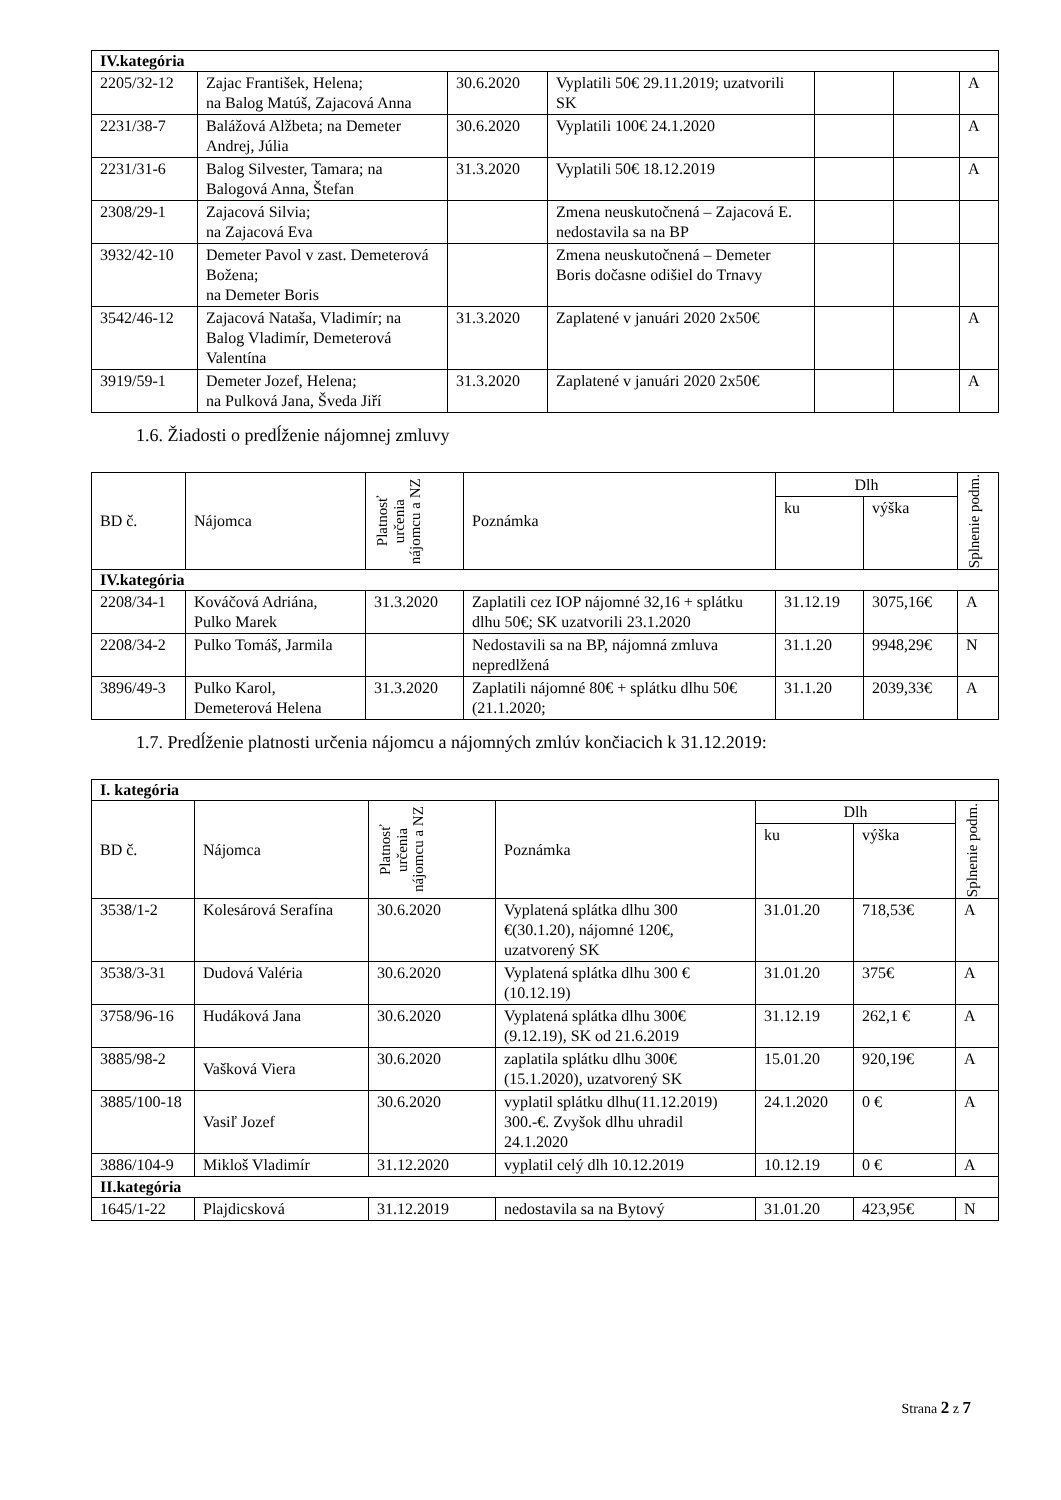| IV.kategória | | | | | | |
| 2205/32-12 | Zajac František, Helena; na Balog Matúš, Zajacová Anna | 30.6.2020 | Vyplatili 50€ 29.11.2019; uzatvorili SK | | | A |
| 2231/38-7 | Balážová Alžbeta; na Demeter Andrej, Júlia | 30.6.2020 | Vyplatili 100€ 24.1.2020 | | | A |
| 2231/31-6 | Balog Silvester, Tamara; na Balogová Anna, Štefan | 31.3.2020 | Vyplatili 50€ 18.12.2019 | | | A |
| 2308/29-1 | Zajacová Silvia; na Zajacová Eva | | Zmena neuskutočnená – Zajacová E. nedostavila sa na BP | | | |
| 3932/42-10 | Demeter Pavol v zast. Demeterová Božena; na Demeter Boris | | Zmena neuskutočnená – Demeter Boris dočasne odišiel do Trnavy | | | |
| 3542/46-12 | Zajacová Nataša, Vladimír; na Balog Vladimír, Demeterová Valentína | 31.3.2020 | Zaplatené v januári 2020 2x50€ | | | A |
| 3919/59-1 | Demeter Jozef, Helena; na Pulková Jana, Šveda Jiří | 31.3.2020 | Zaplatené v januári 2020 2x50€ | | | A |
1.6. Žiadosti o predĺženie nájomnej zmluvy
| BD č. | Nájomca | Platnosť určenia nájomcu a NZ | Poznámka | Dlh | | Splnenie podm. |
| | | | | ku | výška | |
| IV.kategória | | | | | | |
| 2208/34-1 | Kováčová Adriána, Pulko Marek | 31.3.2020 | Zaplatili cez IOP nájomné 32,16 + splátku dlhu 50€; SK uzatvorili 23.1.2020 | 31.12.19 | 3075,16€ | A |
| 2208/34-2 | Pulko Tomáš, Jarmila | | Nedostavili sa na BP, nájomná zmluva nepredlžená | 31.1.20 | 9948,29€ | N |
| 3896/49-3 | Pulko Karol, Demeterová Helena | 31.3.2020 | Zaplatili nájomné 80€ + splátku dlhu 50€ (21.1.2020; | 31.1.20 | 2039,33€ | A |
1.7. Predĺženie platnosti určenia nájomcu a nájomných zmlúv končiacich k 31.12.2019:
| I. kategória | | | | | | |
| BD č. | Nájomca | Platnosť určenia nájomcu a NZ | Poznámka | Dlh | | Splnenie podm. |
| | | | | ku | výška | |
| 3538/1-2 | Kolesárová Serafína | 30.6.2020 | Vyplatená splátka dlhu 300 €(30.1.20), nájomné 120€, uzatvorený SK | 31.01.20 | 718,53€ | A |
| 3538/3-31 | Dudová Valéria | 30.6.2020 | Vyplatená splátka dlhu 300 € (10.12.19) | 31.01.20 | 375€ | A |
| 3758/96-16 | Hudáková Jana | 30.6.2020 | Vyplatená splátka dlhu 300€ (9.12.19), SK od 21.6.2019 | 31.12.19 | 262,1 € | A |
| 3885/98-2 | Vašková Viera | 30.6.2020 | zaplatila splátku dlhu 300€ (15.1.2020), uzatvorený SK | 15.01.20 | 920,19€ | A |
| 3885/100-18 | Vasiľ Jozef | 30.6.2020 | vyplatil splátku dlhu(11.12.2019) 300.-€. Zvyšok dlhu uhradil 24.1.2020 | 24.1.2020 | 0 € | A |
| 3886/104-9 | Mikloš Vladimír | 31.12.2020 | vyplatil celý dlh 10.12.2019 | 10.12.19 | 0 € | A |
| II.kategória | | | | | | |
| 1645/1-22 | Plajdicsková | 31.12.2019 | nedostavila sa na Bytový | 31.01.20 | 423,95€ | N |
Strana 2 z 7